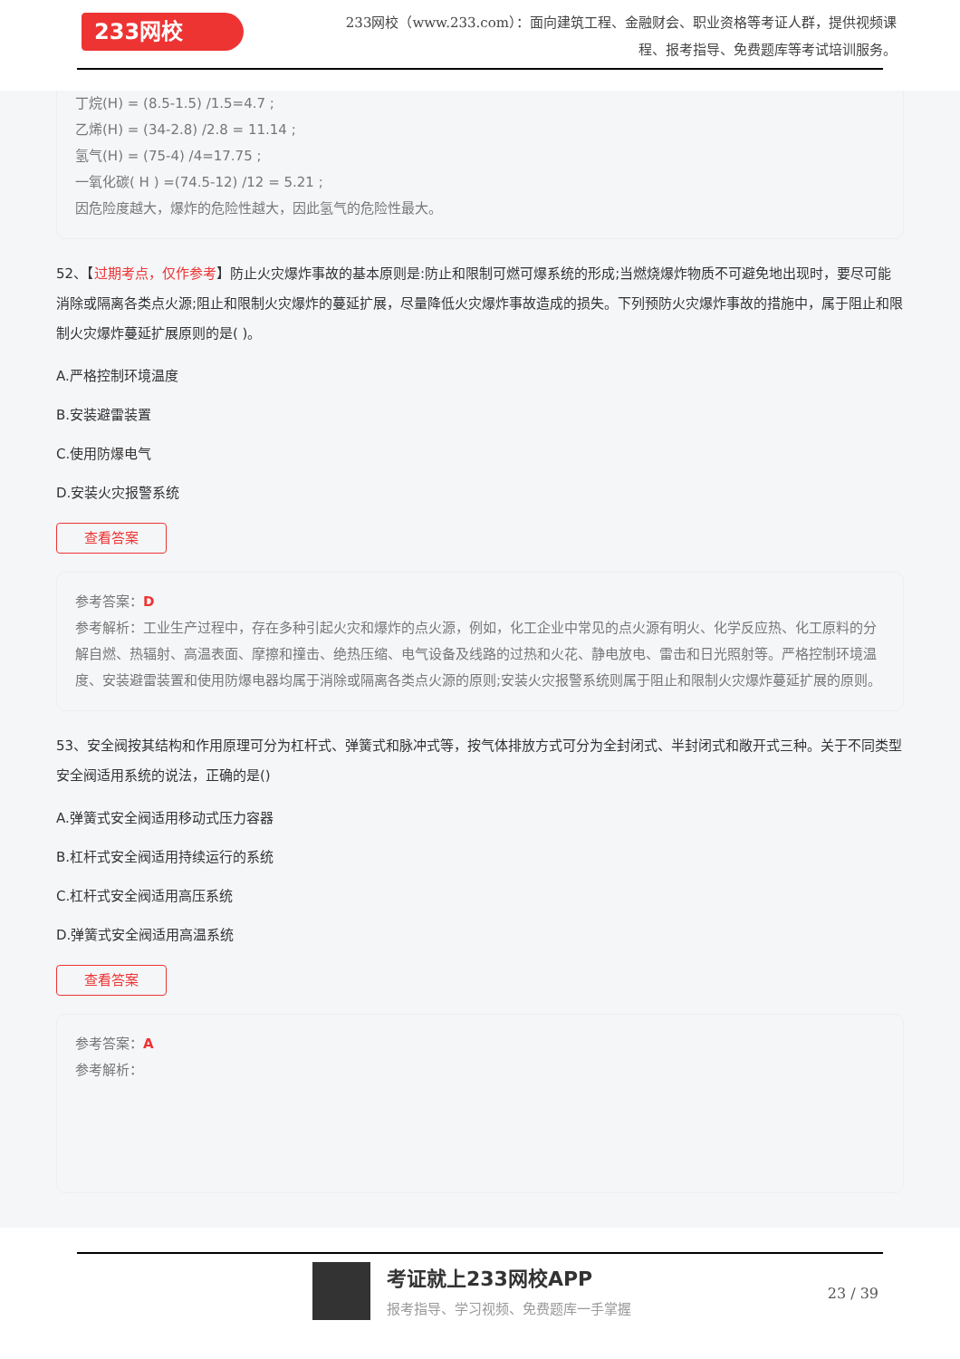233网校
233网校（www.233.com）：面向建筑工程、金融财会、职业资格等考证人群，提供视频课程、报考指导、免费题库等考试培训服务。
丁烷(H) = (8.5-1.5) /1.5=4.7 ;
乙烯(H) = (34-2.8) /2.8 = 11.14 ;
氢气(H) = (75-4) /4=17.75 ;
一氧化碳( H ) =(74.5-12) /12 = 5.21 ;
因危险度越大，爆炸的危险性越大，因此氢气的危险性最大。
52、【过期考点，仅作参考】防止火灾爆炸事故的基本原则是:防止和限制可燃可爆系统的形成;当燃烧爆炸物质不可避免地出现时，要尽可能消除或隔离各类点火源;阻止和限制火灾爆炸的蔓延扩展，尽量降低火灾爆炸事故造成的损失。下列预防火灾爆炸事故的措施中，属于阻止和限制火灾爆炸蔓延扩展原则的是( )。
A.严格控制环境温度
B.安装避雷装置
C.使用防爆电气
D.安装火灾报警系统
查看答案
参考答案：D
参考解析：工业生产过程中，存在多种引起火灾和爆炸的点火源，例如，化工企业中常见的点火源有明火、化学反应热、化工原料的分解自燃、热辐射、高温表面、摩擦和撞击、绝热压缩、电气设备及线路的过热和火花、静电放电、雷击和日光照射等。严格控制环境温度、安装避雷装置和使用防爆电器均属于消除或隔离各类点火源的原则;安装火灾报警系统则属于阻止和限制火灾爆炸蔓延扩展的原则。
53、安全阀按其结构和作用原理可分为杠杆式、弹簧式和脉冲式等，按气体排放方式可分为全封闭式、半封闭式和敞开式三种。关于不同类型安全阀适用系统的说法，正确的是()
A.弹簧式安全阀适用移动式压力容器
B.杠杆式安全阀适用持续运行的系统
C.杠杆式安全阀适用高压系统
D.弹簧式安全阀适用高温系统
查看答案
参考答案：A
参考解析：
考证就上233网校APP
报考指导、学习视频、免费题库一手掌握
23 / 39